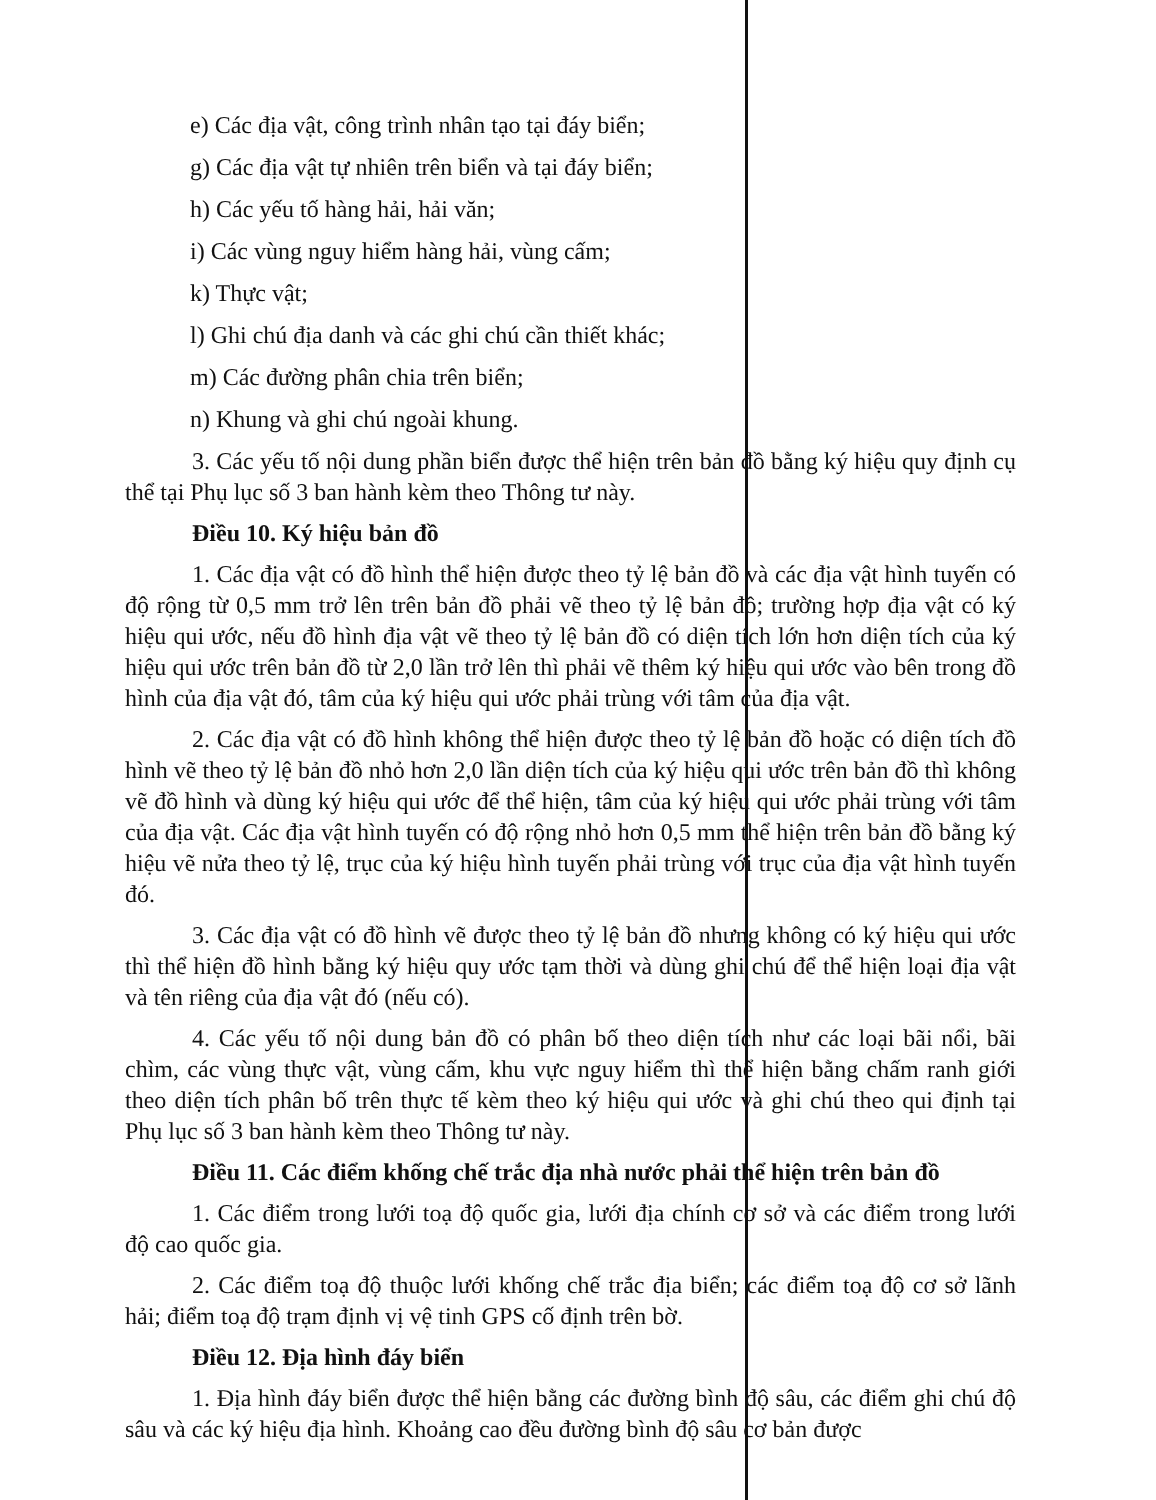e) Các địa vật, công trình nhân tạo tại đáy biển;
g) Các địa vật tự nhiên trên biển và tại đáy biển;
h) Các yếu tố hàng hải, hải văn;
i) Các vùng nguy hiểm hàng hải, vùng cấm;
k) Thực vật;
l) Ghi chú địa danh và các ghi chú cần thiết khác;
m) Các đường phân chia trên biển;
n) Khung và ghi chú ngoài khung.
3. Các yếu tố nội dung phần biển được thể hiện trên bản đồ bằng ký hiệu quy định cụ thể tại Phụ lục số 3 ban hành kèm theo Thông tư này.
Điều 10. Ký hiệu bản đồ
1. Các địa vật có đồ hình thể hiện được theo tỷ lệ bản đồ và các địa vật hình tuyến có độ rộng từ 0,5 mm trở lên trên bản đồ phải vẽ theo tỷ lệ bản đồ; trường hợp địa vật có ký hiệu qui ước, nếu đồ hình địa vật vẽ theo tỷ lệ bản đồ có diện tích lớn hơn diện tích của ký hiệu qui ước trên bản đồ từ 2,0 lần trở lên thì phải vẽ thêm ký hiệu qui ước vào bên trong đồ hình của địa vật đó, tâm của ký hiệu qui ước phải trùng với tâm của địa vật.
2. Các địa vật có đồ hình không thể hiện được theo tỷ lệ bản đồ hoặc có diện tích đồ hình vẽ theo tỷ lệ bản đồ nhỏ hơn 2,0 lần diện tích của ký hiệu qui ước trên bản đồ thì không vẽ đồ hình và dùng ký hiệu qui ước để thể hiện, tâm của ký hiệu qui ước phải trùng với tâm của địa vật. Các địa vật hình tuyến có độ rộng nhỏ hơn 0,5 mm thể hiện trên bản đồ bằng ký hiệu vẽ nửa theo tỷ lệ, trục của ký hiệu hình tuyến phải trùng với trục của địa vật hình tuyến đó.
3. Các địa vật có đồ hình vẽ được theo tỷ lệ bản đồ nhưng không có ký hiệu qui ước thì thể hiện đồ hình bằng ký hiệu quy ước tạm thời và dùng ghi chú để thể hiện loại địa vật và tên riêng của địa vật đó (nếu có).
4. Các yếu tố nội dung bản đồ có phân bố theo diện tích như các loại bãi nổi, bãi chìm, các vùng thực vật, vùng cấm, khu vực nguy hiểm thì thể hiện bằng chấm ranh giới theo diện tích phân bố trên thực tế kèm theo ký hiệu qui ước và ghi chú theo qui định tại Phụ lục số 3 ban hành kèm theo Thông tư này.
Điều 11. Các điểm khống chế trắc địa nhà nước phải thể hiện trên bản đồ
1. Các điểm trong lưới toạ độ quốc gia, lưới địa chính cơ sở và các điểm trong lưới độ cao quốc gia.
2. Các điểm toạ độ thuộc lưới khống chế trắc địa biển; các điểm toạ độ cơ sở lãnh hải; điểm toạ độ trạm định vị vệ tinh GPS cố định trên bờ.
Điều 12. Địa hình đáy biển
1. Địa hình đáy biển được thể hiện bằng các đường bình độ sâu, các điểm ghi chú độ sâu và các ký hiệu địa hình. Khoảng cao đều đường bình độ sâu cơ bản được